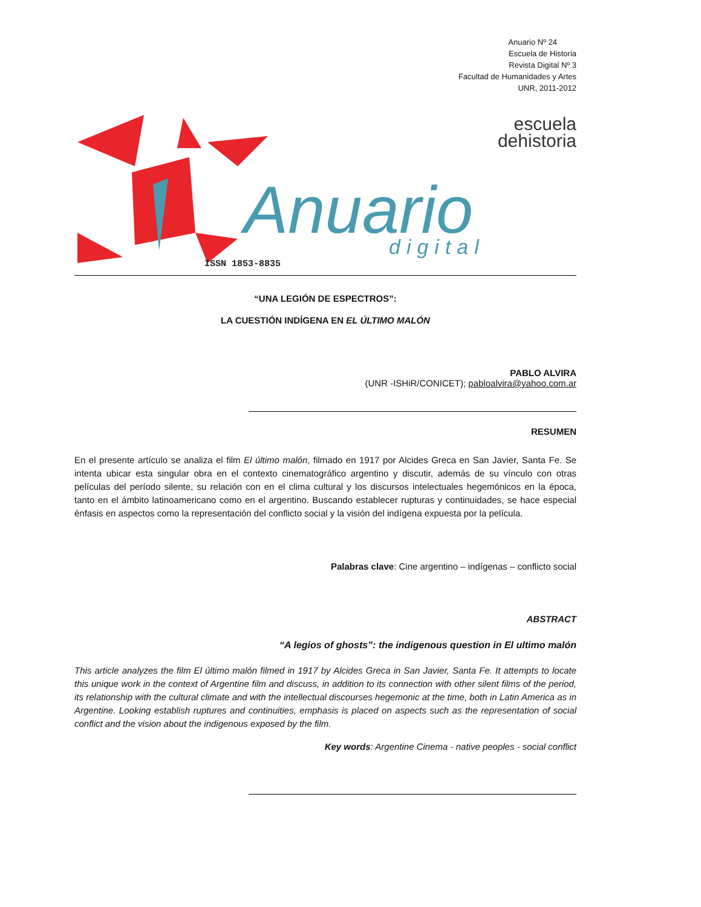Anuario Nº 24
Escuela de Historia
Revista Digital Nº 3
Facultad de Humanidades y Artes
UNR, 2011-2012
Anuario
digital
ISSN 1853-8835
escuela
dehistoria
“UNA LEGIÓN DE ESPECTROS”:
LA CUESTIÓN INDÍGENA EN EL ÚLTIMO MALÓN
PABLO ALVIRA
(UNR -ISHiR/CONICET); pabloalvira@yahoo.com.ar
RESUMEN
En el presente artículo se analiza el film El último malón, filmado en 1917 por Alcides Greca en San Javier, Santa Fe. Se intenta ubicar esta singular obra en el contexto cinematográfico argentino y discutir, además de su vínculo con otras películas del período silente, su relación con en el clima cultural y los discursos intelectuales hegemónicos en la época, tanto en el ámbito latinoamericano como en el argentino. Buscando establecer rupturas y continuidades, se hace especial énfasis en aspectos como la representación del conflicto social y la visión del indígena expuesta por la película.
Palabras clave: Cine argentino – indígenas – conflicto social
ABSTRACT
“A legios of ghosts”: the indigenous question in El ultimo malón
This article analyzes the film El último malón filmed in 1917 by Alcides Greca in San Javier, Santa Fe. It attempts to locate this unique work in the context of Argentine film and discuss, in addition to its connection with other silent films of the period, its relationship with the cultural climate and with the intellectual discourses hegemonic at the time, both in Latin America as in Argentine. Looking establish ruptures and continuities, emphasis is placed on aspects such as the representation of social conflict and the vision about the indigenous exposed by the film.
Key words: Argentine Cinema - native peoples - social conflict